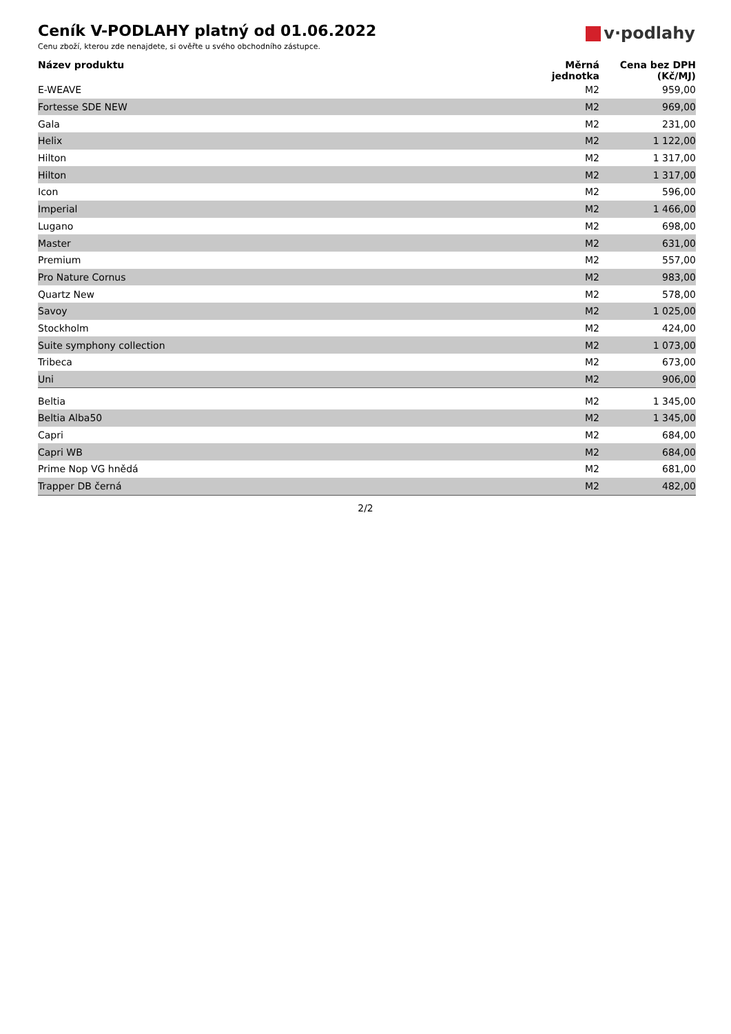Ceník V-PODLAHY platný od 01.06.2022
Cenu zboží, kterou zde nenajdete, si ověřte u svého obchodního zástupce.
v·podlahy
| Název produktu | Měrná jednotka | Cena bez DPH (Kč/MJ) |
| --- | --- | --- |
| E-WEAVE | M2 | 959,00 |
| Fortesse SDE NEW | M2 | 969,00 |
| Gala | M2 | 231,00 |
| Helix | M2 | 1 122,00 |
| Hilton | M2 | 1 317,00 |
| Hilton | M2 | 1 317,00 |
| Icon | M2 | 596,00 |
| Imperial | M2 | 1 466,00 |
| Lugano | M2 | 698,00 |
| Master | M2 | 631,00 |
| Premium | M2 | 557,00 |
| Pro Nature Cornus | M2 | 983,00 |
| Quartz New | M2 | 578,00 |
| Savoy | M2 | 1 025,00 |
| Stockholm | M2 | 424,00 |
| Suite symphony collection | M2 | 1 073,00 |
| Tribeca | M2 | 673,00 |
| Uni | M2 | 906,00 |
| Beltia | M2 | 1 345,00 |
| Beltia Alba50 | M2 | 1 345,00 |
| Capri | M2 | 684,00 |
| Capri WB | M2 | 684,00 |
| Prime Nop VG hnědá | M2 | 681,00 |
| Trapper DB černá | M2 | 482,00 |
2/2